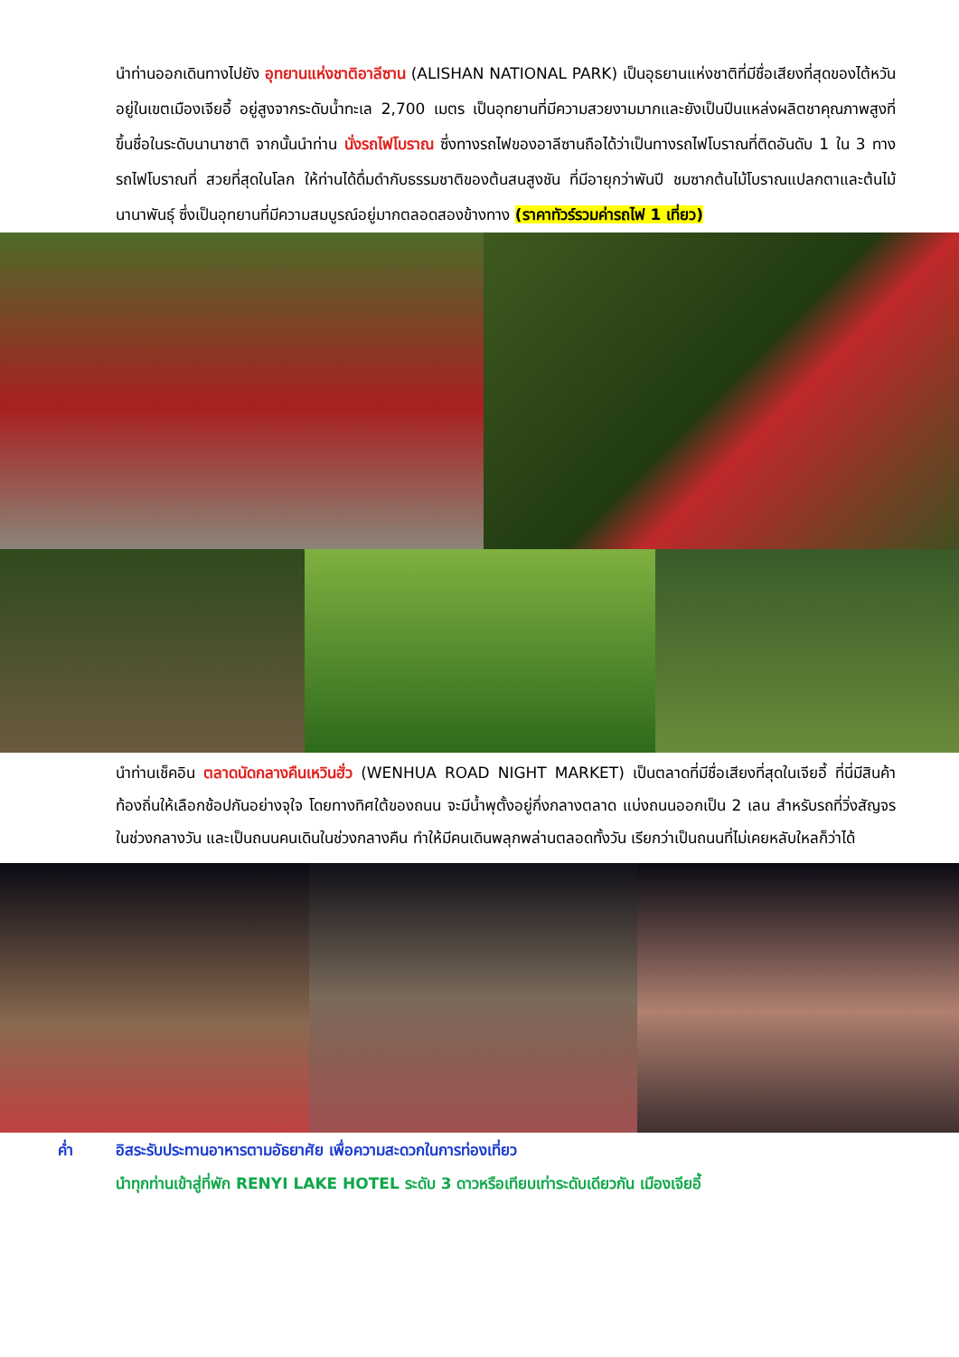นำท่านออกเดินทางไปยัง อุทยานแห่งชาติอาลีซาน (ALISHAN NATIONAL PARK) เป็นอุธยานแห่งชาติที่มีชื่อเสียงที่สุดของไต้หวัน อยู่ในเขตเมืองเจียอี้ อยู่สูงจากระดับน้ำทะเล 2,700 เมตร เป็นอุทยานที่มีความสวยงามมากและยังเป็นปีนแหล่งผลิตชาคุณภาพสูงที่ขึ้นชื่อในระดับนานาชาติ จากนั้นนำท่าน นั่งรถไฟโบราณ ซึ่งทางรถไฟของอาลีซานถือได้ว่าเป็นทางรถไฟโบราณที่ติดอันดับ 1 ใน 3 ทางรถไฟโบราณที่ สวยที่สุดในโลก ให้ท่านได้ดื่มดำกับธรรมชาติของต้นสนสูงชัน ที่มีอายุกว่าพันปี ชมซากต้นไม้โบราณแปลกตาและต้นไม้นานาพันธุ์ ซึ่งเป็นอุทยานที่มีความสมบูรณ์อยู่มากตลอดสองข้างทาง (ราคาทัวร์รวมค่ารถไฟ 1 เที่ยว)
นำท่านเช็คอิน ตลาดนัดกลางคืนเหวินฮั่ว (WENHUA ROAD NIGHT MARKET) เป็นตลาดที่มีชื่อเสียงที่สุดในเจียอี้ ที่นี่มีสินค้าท้องถิ่นให้เลือกช้อปกันอย่างจุใจ โดยทางทิศใต้ของถนน จะมีน้ำพุตั้งอยู่กึ่งกลางตลาด แบ่งถนนออกเป็น 2 เลน สำหรับรถที่วิ่งสัญจรในช่วงกลางวัน และเป็นถนนคนเดินในช่วงกลางคืน ทำให้มีคนเดินพลุกพล่านตลอดทั้งวัน เรียกว่าเป็นถนนที่ไม่เคยหลับใหลก็ว่าได้
ค่ำ อิสระรับประทานอาหารตามอัธยาศัย เพื่อความสะดวกในการท่องเที่ยว
นำทุกท่านเข้าสู่ที่พัก RENYI LAKE HOTEL ระดับ 3 ดาวหรือเทียบเท่าระดับเดียวกัน เมืองเจียอี้